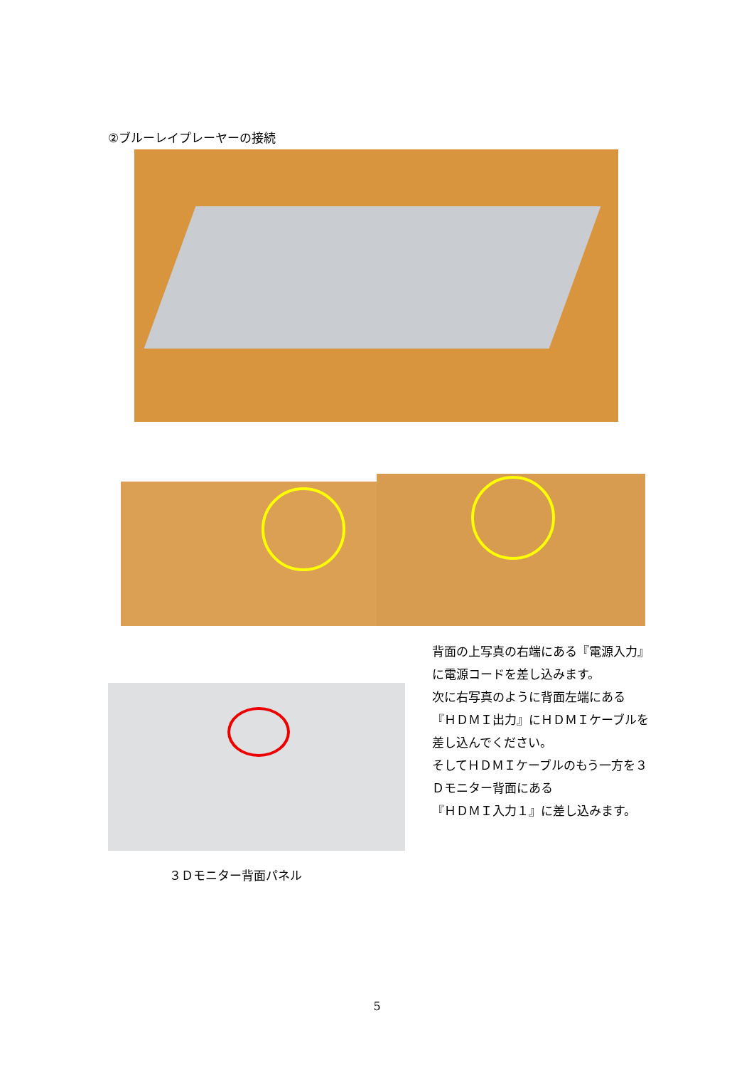②ブルーレイプレーヤーの接続
背面の上写真の右端にある『電源入力』
に電源コードを差し込みます。
次に右写真のように背面左端にある
『ＨＤＭＩ出力』にＨＤＭＩケーブルを
差し込んでください。
そしてＨＤＭＩケーブルのもう一方を３
Ｄモニター背面にある
『ＨＤＭＩ入力１』に差し込みます。
３Ｄモニター背面パネル
5